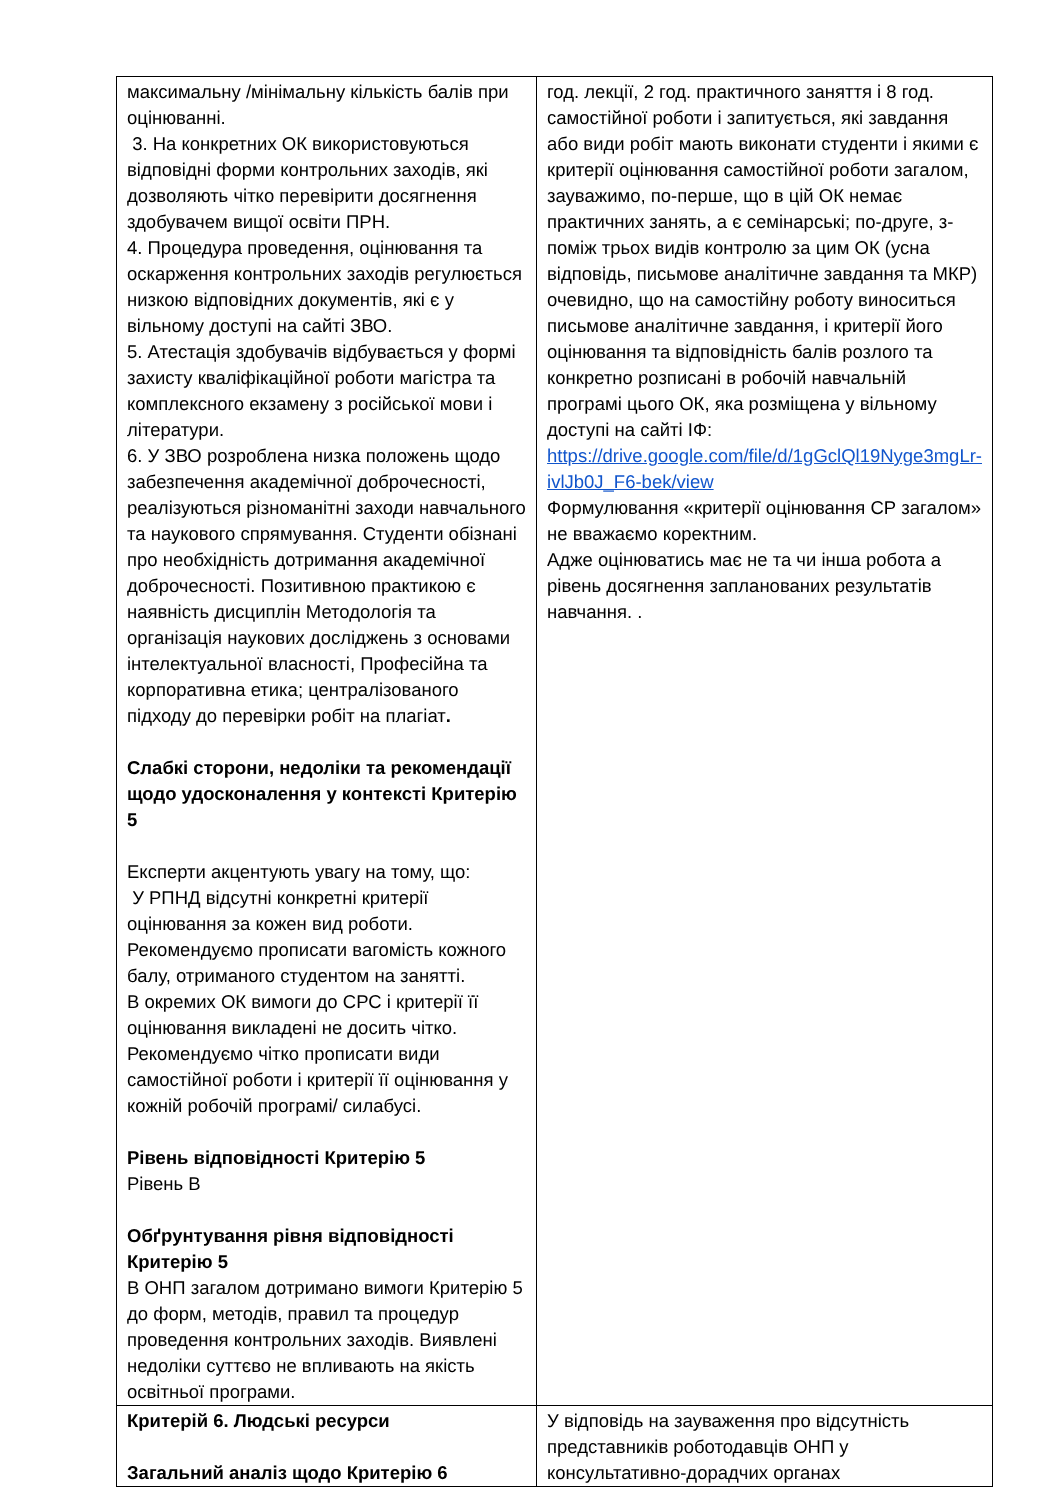| максимальну /мінімальну кількість балів при оцінюванні. 3. На конкретних ОК використовуються відповідні форми контрольних заходів, які дозволяють чітко перевірити досягнення здобувачем вищої освіти ПРН. 4. Процедура проведення, оцінювання та оскарження контрольних заходів регулюється низкою відповідних документів, які є у вільному доступі на сайті ЗВО. 5. Атестація здобувачів відбувається у формі захисту кваліфікаційної роботи магістра та комплексного екзамену з російської мови і літератури. 6. У ЗВО розроблена низка положень щодо забезпечення академічної доброчесності, реалізуються різноманітні заходи навчального та наукового спрямування. Студенти обізнані про необхідність дотримання академічної доброчесності. Позитивною практикою є наявність дисциплін Методологія та організація наукових досліджень з основами інтелектуальної власності, Професійна та корпоративна етика; централізованого підходу до перевірки робіт на плагіат . Слабкі сторони, недоліки та рекомендації щодо удосконалення у контексті Критерію 5 Експерти акцентують увагу на тому, що: У РПНД відсутні конкретні критерії оцінювання за кожен вид роботи. Рекомендуємо прописати вагомість кожного балу, отриманого студентом на занятті. В окремих ОК вимоги до СРС і критерії її оцінювання викладені не досить чітко. Рекомендуємо чітко прописати види самостійної роботи і критерії її оцінювання у кожній робочій програмі/ силабусі. Рівень відповідності Критерію 5 Рівень В Обґрунтування рівня відповідності Критерію 5 В ОНП загалом дотримано вимоги Критерію 5 до форм, методів, правил та процедур проведення контрольних заходів. Виявлені недоліки суттєво не впливають на якість освітньої програми. | год. лекції, 2 год. практичного заняття і 8 год. самостійної роботи і запитується, які завдання або види робіт мають виконати студенти і якими є критерії оцінювання самостійної роботи загалом, зауважимо, по-перше, що в цій ОК немає практичних занять, а є семінарські; по-друге, з-поміж трьох видів контролю за цим ОК (усна відповідь, письмове аналітичне завдання та МКР) очевидно, що на самостійну роботу виноситься письмове аналітичне завдання, і критерії його оцінювання та відповідність балів розлого та конкретно розписані в робочій навчальній програмі цього ОК, яка розміщена у вільному доступі на сайті ІФ: https://drive.google.com/file/d/1gGclQl19Nyge3mgLr-ivlJb0J_F6-bek/view Формулювання «критерії оцінювання СР загалом» не вважаємо коректним. Адже оцінюватись має не та чи інша робота а рівень досягнення запланованих результатів навчання. . |
| Критерій 6. Людські ресурси Загальний аналіз щодо Критерію 6 | У відповідь на зауваження про відсутність представників роботодавців ОНП у консультативно-дорадчих органах |